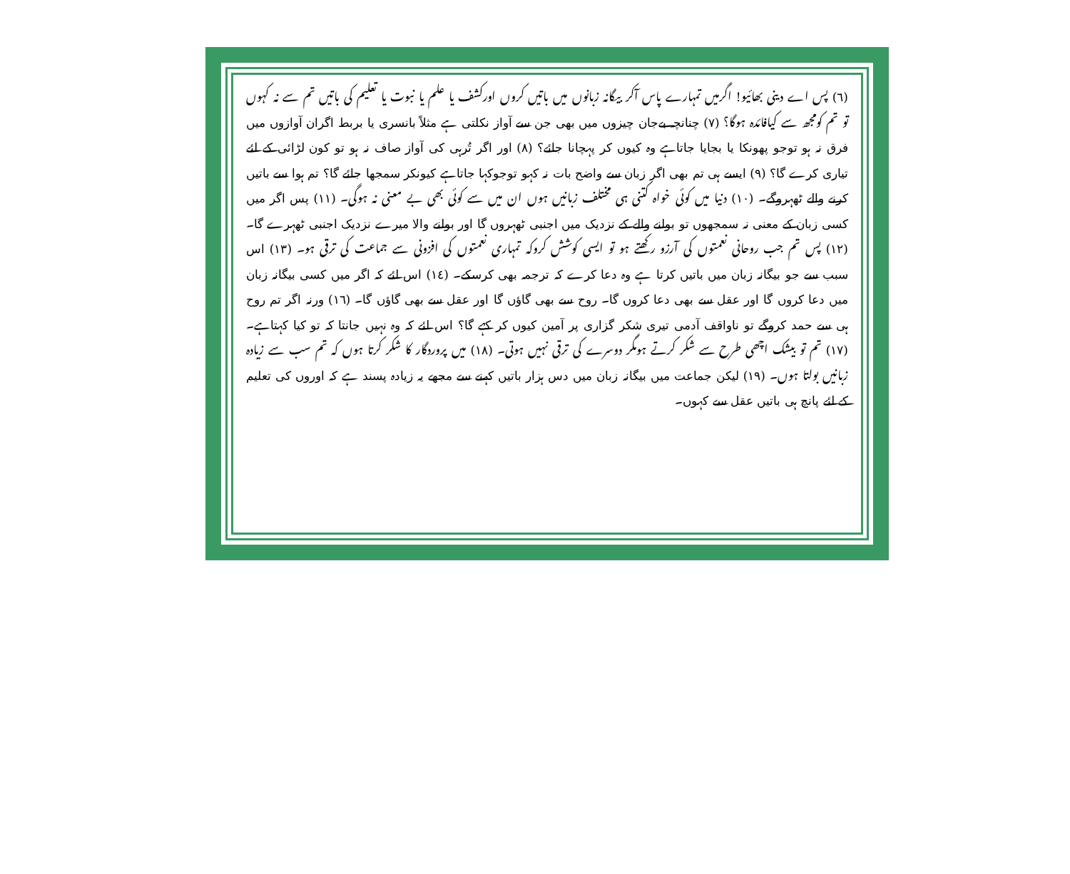(٦) پس اے دینی بھائیو! اگرمیں تمہارے پاس آکر بیگانہ زبانوں میں باتیں کروں اورکشف یا علم یا نبوت یا تعلیم کی باتیں تم سے نہ کہوں تو تم کومجھ سے کیافائدہ ہوگا؟ (٧) چنانچہ بےجان چیزوں میں بھی جن سے آواز نکلتی ہے مثلاً بانسری یا بربط اگران آوازوں میں فرق نہ ہو توجو پھونکا یا بجایا جاتاہے وہ کیوں کر پہچانا جائے؟ (٨) اور اگر تُرہی کی آواز صاف نہ ہو تو کون لڑائی کے لئے تیاری کرے گا؟ (٩) ایسے ہی تم بھی اگر زبان سے واضح بات نہ کہو توجوکہا جاتاہے کیونکر سمجھا جائے گا؟ تم ہوا سے باتیں کرنے والے ٹھہروگے۔ (١٠) دنیا میں کوئی خواہ کتنی ہی مختلف زبانیں ہوں ان میں سے کوئی بھی بے معنی نہ ہوگی۔ (١١) پس اگر میں کسی زبان کے معنی نہ سمجھوں تو بولنے والے کے نزدیک میں اجنبی ٹھہروں گا اور بولنے والا میرے نزدیک اجنبی ٹھہرے گا۔ (١٢) پس تم جب روحانی نعمتوں کی آرزو رکھتے ہو تو ایسی کوشش کروکہ تمہاری نعمتوں کی افزونی سے جماعت کی ترقی ہو۔ (١٣) اس سبب سے جو بیگانہ زبان میں باتیں کرتا ہے وہ دعا کرے کہ ترجمہ بھی کرسکے۔ (١٤) اس لئے کہ اگر میں کسی بیگانہ زبان میں دعا کروں گا اور عقل سے بھی دعا کروں گا۔ روح سے بھی گاؤں گا اور عقل سے بھی گاؤں گا۔ (١٦) ورنہ اگر تم روح ہی سے حمد کروگے تو ناواقف آدمی تیری شکر گزاری پر آمین کیوں کر کہے گا؟ اس لئے کہ وہ نہیں جانتا کہ تو کیا کہتاہے۔ (١٧) تم تو بیشک اچھی طرح سے شکر کرتے ہومگر دوسرے کی ترقی نہیں ہوتی۔ (١٨) میں پروردگار کا شکر کرتا ہوں کہ تم سب سے زیادہ زبانیں بولتا ہوں۔ (١٩) لیکن جماعت میں بیگانہ زبان میں دس ہزار باتیں کہنے سے مجھے یہ زیادہ پسند ہے کہ اوروں کی تعلیم کے لئے پانچ ہی باتیں عقل سے کہوں۔